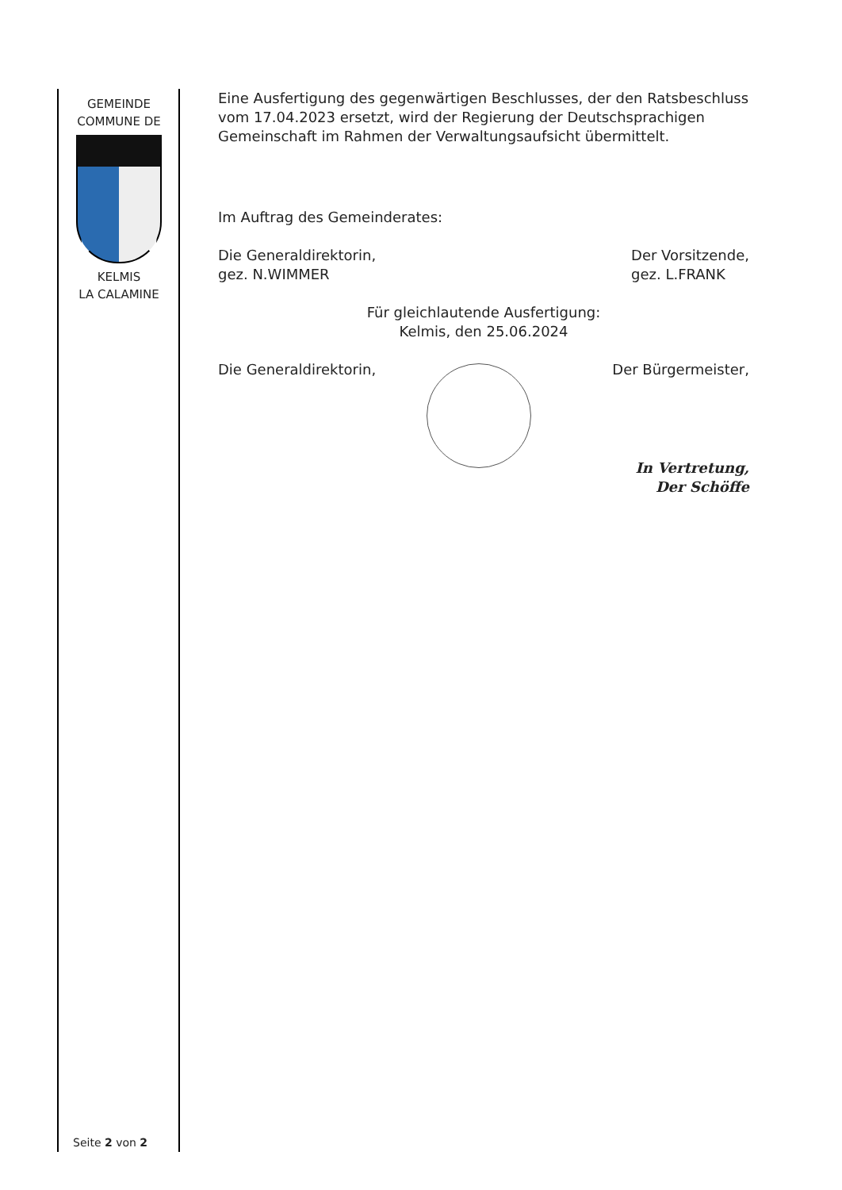GEMEINDE
COMMUNE DE
KELMIS
LA CALAMINE
Eine Ausfertigung des gegenwärtigen Beschlusses, der den Ratsbeschluss vom 17.04.2023 ersetzt, wird der Regierung der Deutschsprachigen Gemeinschaft im Rahmen der Verwaltungsaufsicht übermittelt.
Im Auftrag des Gemeinderates:
Die Generaldirektorin,
gez. N.WIMMER
Der Vorsitzende,
gez. L.FRANK
Für gleichlautende Ausfertigung:
Kelmis, den 25.06.2024
Die Generaldirektorin, Der Bürgermeister,
In Vertretung,
Der Schöffe
Seite 2 von 2